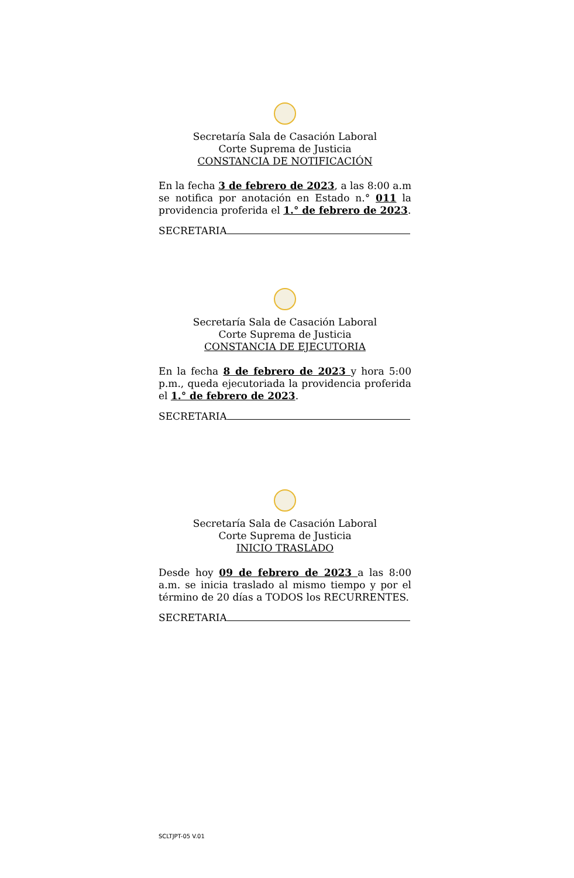Secretaría Sala de Casación Laboral
Corte Suprema de Justicia
CONSTANCIA DE NOTIFICACIÓN
En la fecha 3 de febrero de 2023, a las 8:00 a.m se notifica por anotación en Estado n.° 011 la providencia proferida el 1.° de febrero de 2023.
SECRETARIA
Secretaría Sala de Casación Laboral
Corte Suprema de Justicia
CONSTANCIA DE EJECUTORIA
En la fecha 8 de febrero de 2023 y hora 5:00 p.m., queda ejecutoriada la providencia proferida el 1.° de febrero de 2023.
SECRETARIA
Secretaría Sala de Casación Laboral
Corte Suprema de Justicia
INICIO TRASLADO
Desde hoy 09 de febrero de 2023 a las 8:00 a.m. se inicia traslado al mismo tiempo y por el término de 20 días a TODOS los RECURRENTES.
SECRETARIA
SCLTJPT-05 V.01